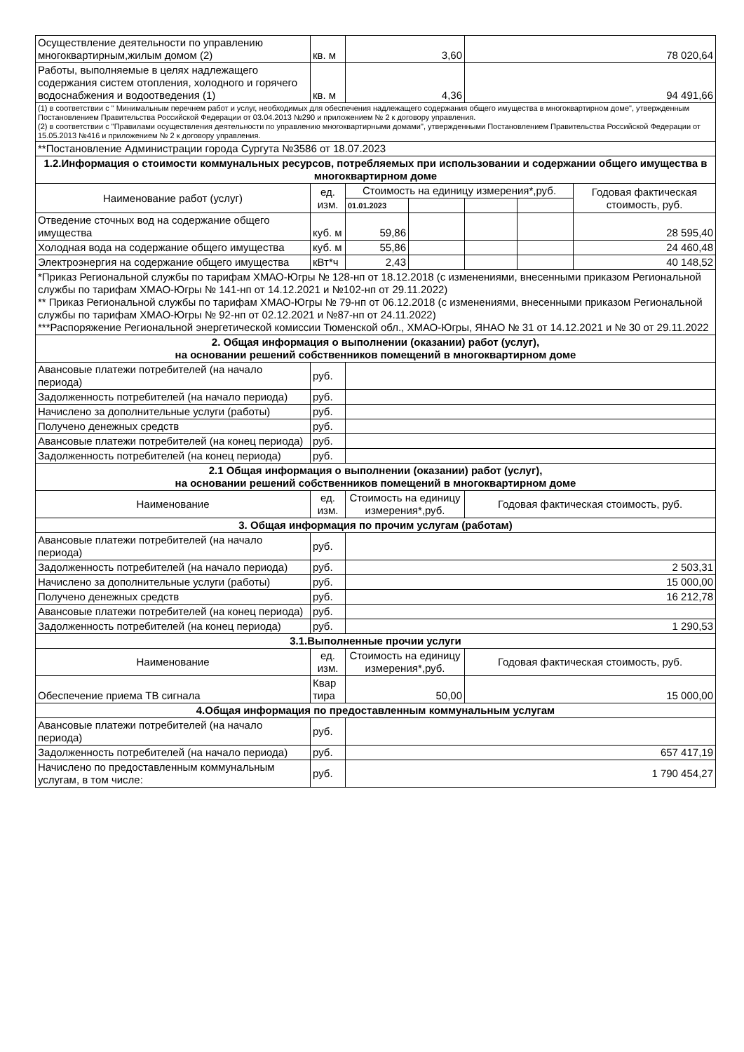| Осуществление деятельности по управлению многоквартирным,жилым домом (2) | кв. м | 3,60 | | 78 020,64 | | |
| Работы, выполняемые в целях надлежащего содержания систем отопления, холодного и горячего водоснабжения и водоотведения (1) | кв. м | 4,36 | | 94 491,66 | | |
| (1) в соответствии с " Минимальным перечнем работ и услуг, необходимых для обеспечения надлежащего содержания общего имущества в многоквартирном доме", утвержденным Постановлением Правительства Российской Федерации от 03.04.2013 №290 и приложением № 2 к договору управления. (2) в соответствии с "Правилами осуществления деятельности по управлению многоквартирными домами", утвержденными Постановлением Правительства Российской Федерации от 15.05.2013 №416 и приложением № 2 к договору управления. | | | | | | |
| **Постановление Администрации города Сургута №3586 от 18.07.2023 | | | | | | |
| 1.2.Информация о стоимости коммунальных ресурсов, потребляемых при использовании и содержании общего имущества в многоквартирном доме | | | | | | |
| Наименование работ (услуг) | ед. изм. | Стоимость на единицу измерения*,руб. | | | | Годовая фактическая стоимость, руб. |
| | | 01.01.2023 | | | | |
| Отведение сточных вод на содержание общего имущества | куб. м | 59,86 | | | | 28 595,40 |
| Холодная вода на содержание общего имущества | куб. м | 55,86 | | | | 24 460,48 |
| Электроэнергия на содержание общего имущества | кВт*ч | 2,43 | | | | 40 148,52 |
| *Приказ Региональной службы по тарифам ХМАО-Югры № 128-нп от 18.12.2018 (с изменениями, внесенными приказом Региональной службы по тарифам ХМАО-Югры № 141-нп от 14.12.2021 и №102-нп от 29.11.2022) ** Приказ Региональной службы по тарифам ХМАО-Югры № 79-нп от 06.12.2018 (с изменениями, внесенными приказом Региональной службы по тарифам ХМАО-Югры № 92-нп от 02.12.2021 и №87-нп от 24.11.2022) ***Распоряжение Региональной энергетической комиссии Тюменской обл., ХМАО-Югры, ЯНАО № 31 от 14.12.2021 и № 30 от 29.11.2022 | | | | | | |
| 2. Общая информация о выполнении (оказании) работ (услуг), на основании решений собственников помещений в многоквартирном доме | | | | | | |
| Авансовые платежи потребителей (на начало периода) | руб. | | | | | |
| Задолженность потребителей (на начало периода) | руб. | | | | | |
| Начислено за дополнительные услуги (работы) | руб. | | | | | |
| Получено денежных средств | руб. | | | | | |
| Авансовые платежи потребителей (на конец периода) | руб. | | | | | |
| Задолженность потребителей (на конец периода) | руб. | | | | | |
| 2.1 Общая информация о выполнении (оказании) работ (услуг), на основании решений собственников помещений в многоквартирном доме | | | | | | |
| Наименование | ед. изм. | Стоимость на единицу измерения*,руб. | | Годовая фактическая стоимость, руб. | | |
| 3. Общая информация по прочим услугам (работам) | | | | | | |
| Авансовые платежи потребителей (на начало периода) | руб. | | | | | |
| Задолженность потребителей (на начало периода) | руб. | 2 503,31 | | | | |
| Начислено за дополнительные услуги (работы) | руб. | 15 000,00 | | | | |
| Получено денежных средств | руб. | 16 212,78 | | | | |
| Авансовые платежи потребителей (на конец периода) | руб. | | | | | |
| Задолженность потребителей (на конец периода) | руб. | 1 290,53 | | | | |
| 3.1.Выполненные прочии услуги | | | | | | |
| Наименование | ед. изм. | Стоимость на единицу измерения*,руб. | | Годовая фактическая стоимость, руб. | | |
| Обеспечение приема ТВ сигнала | Квар тира | 50,00 | | 15 000,00 | | |
| 4.Общая информация по предоставленным коммунальным услугам | | | | | | |
| Авансовые платежи потребителей (на начало периода) | руб. | | | | | |
| Задолженность потребителей (на начало периода) | руб. | 657 417,19 | | | | |
| Начислено по предоставленным коммунальным услугам, в том числе: | руб. | 1 790 454,27 | | | | |